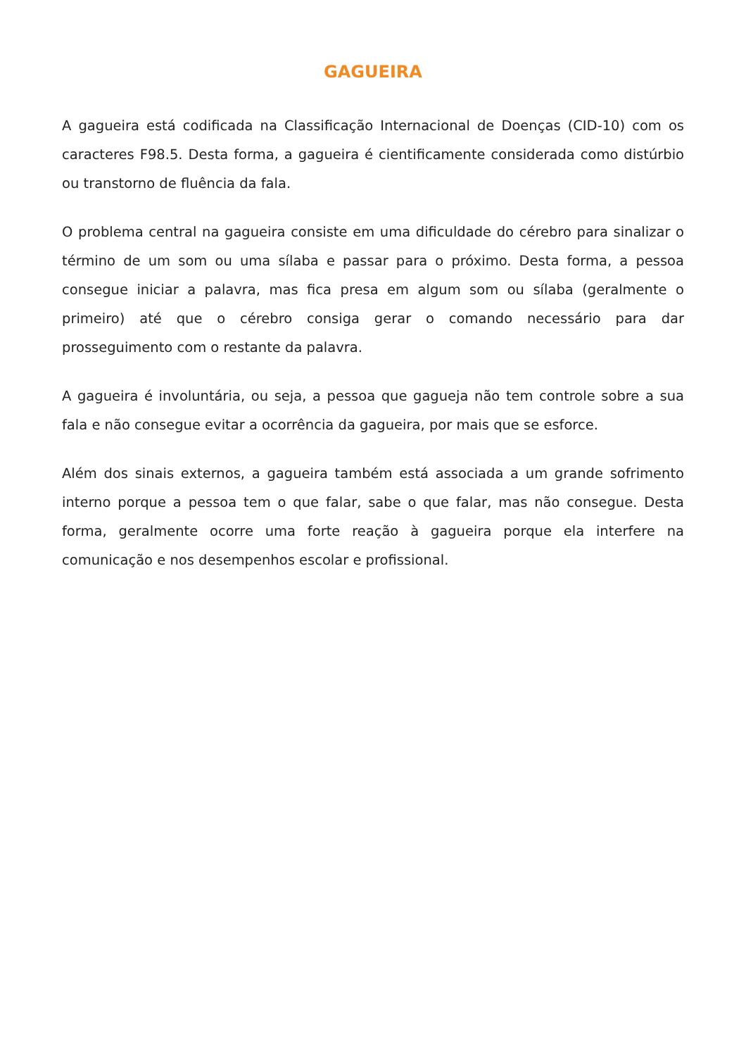GAGUEIRA
A gagueira está codificada na Classificação Internacional de Doenças (CID-10) com os caracteres F98.5. Desta forma, a gagueira é cientificamente considerada como distúrbio ou transtorno de fluência da fala.
O problema central na gagueira consiste em uma dificuldade do cérebro para sinalizar o término de um som ou uma sílaba e passar para o próximo. Desta forma, a pessoa consegue iniciar a palavra, mas fica presa em algum som ou sílaba (geralmente o primeiro) até que o cérebro consiga gerar o comando necessário para dar prosseguimento com o restante da palavra.
A gagueira é involuntária, ou seja, a pessoa que gagueja não tem controle sobre a sua fala e não consegue evitar a ocorrência da gagueira, por mais que se esforce.
Além dos sinais externos, a gagueira também está associada a um grande sofrimento interno porque a pessoa tem o que falar, sabe o que falar, mas não consegue. Desta forma, geralmente ocorre uma forte reação à gagueira porque ela interfere na comunicação e nos desempenhos escolar e profissional.